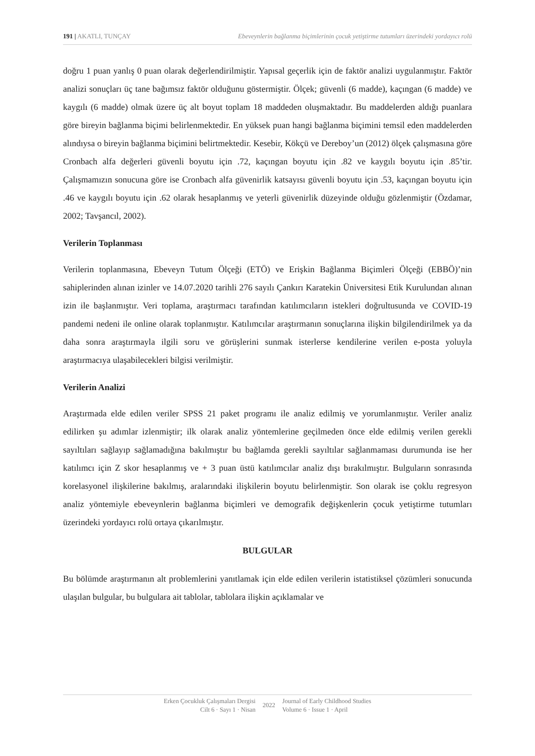191 | AKATLI, TUNÇAY Ebeveynlerin bağlanma biçimlerinin çocuk yetiştirme tutumları üzerindeki yordayıcı rolü
doğru 1 puan yanlış 0 puan olarak değerlendirilmiştir. Yapısal geçerlik için de faktör analizi uygulanmıştır. Faktör analizi sonuçları üç tane bağımsız faktör olduğunu göstermiştir. Ölçek; güvenli (6 madde), kaçıngan (6 madde) ve kaygılı (6 madde) olmak üzere üç alt boyut toplam 18 maddeden oluşmaktadır. Bu maddelerden aldığı puanlara göre bireyin bağlanma biçimi belirlenmektedir. En yüksek puan hangi bağlanma biçimini temsil eden maddelerden alındıysa o bireyin bağlanma biçimini belirtmektedir. Kesebir, Kökçü ve Dereboy’un (2012) ölçek çalışmasına göre Cronbach alfa değerleri güvenli boyutu için .72, kaçıngan boyutu için .82 ve kaygılı boyutu için .85’tir. Çalışmamızın sonucuna göre ise Cronbach alfa güvenirlik katsayısı güvenli boyutu için .53, kaçıngan boyutu için .46 ve kaygılı boyutu için .62 olarak hesaplanmış ve yeterli güvenirlik düzeyinde olduğu gözlenmiştir (Özdamar, 2002; Tavşancıl, 2002).
Verilerin Toplanması
Verilerin toplanmasına, Ebeveyn Tutum Ölçeği (ETÖ) ve Erişkin Bağlanma Biçimleri Ölçeği (EBBÖ)’nin sahiplerinden alınan izinler ve 14.07.2020 tarihli 276 sayılı Çankırı Karatekin Üniversitesi Etik Kurulundan alınan izin ile başlanmıştır. Veri toplama, araştırmacı tarafından katılımcıların istekleri doğrultusunda ve COVID-19 pandemi nedeni ile online olarak toplanmıştır. Katılımcılar araştırmanın sonuçlarına ilişkin bilgilendirilmek ya da daha sonra araştırmayla ilgili soru ve görüşlerini sunmak isterlerse kendilerine verilen e-posta yoluyla araştırmacıya ulaşabilecekleri bilgisi verilmiştir.
Verilerin Analizi
Araştırmada elde edilen veriler SPSS 21 paket programı ile analiz edilmiş ve yorumlanmıştır. Veriler analiz edilirken şu adımlar izlenmiştir; ilk olarak analiz yöntemlerine geçilmeden önce elde edilmiş verilen gerekli sayıltıları sağlayıp sağlamadığına bakılmıştır bu bağlamda gerekli sayıltılar sağlanmaması durumunda ise her katılımcı için Z skor hesaplanmış ve + 3 puan üstü katılımcılar analiz dışı bırakılmıştır. Bulguların sonrasında korelasyonel ilişkilerine bakılmış, aralarındaki ilişkilerin boyutu belirlenmiştir. Son olarak ise çoklu regresyon analiz yöntemiyle ebeveynlerin bağlanma biçimleri ve demografik değişkenlerin çocuk yetiştirme tutumları üzerindeki yordayıcı rolü ortaya çıkarılmıştır.
BULGULAR
Bu bölümde araştırmanın alt problemlerini yanıtlamak için elde edilen verilerin istatistiksel çözümleri sonucunda ulaşılan bulgular, bu bulgulara ait tablolar, tablolara ilişkin açıklamalar ve
Erken Çocukluk Çalışmaları Dergisi
Cilt 6 · Sayı 1 · Nisan
2022
Journal of Early Childhood Studies
Volume 6 · Issue 1 · April